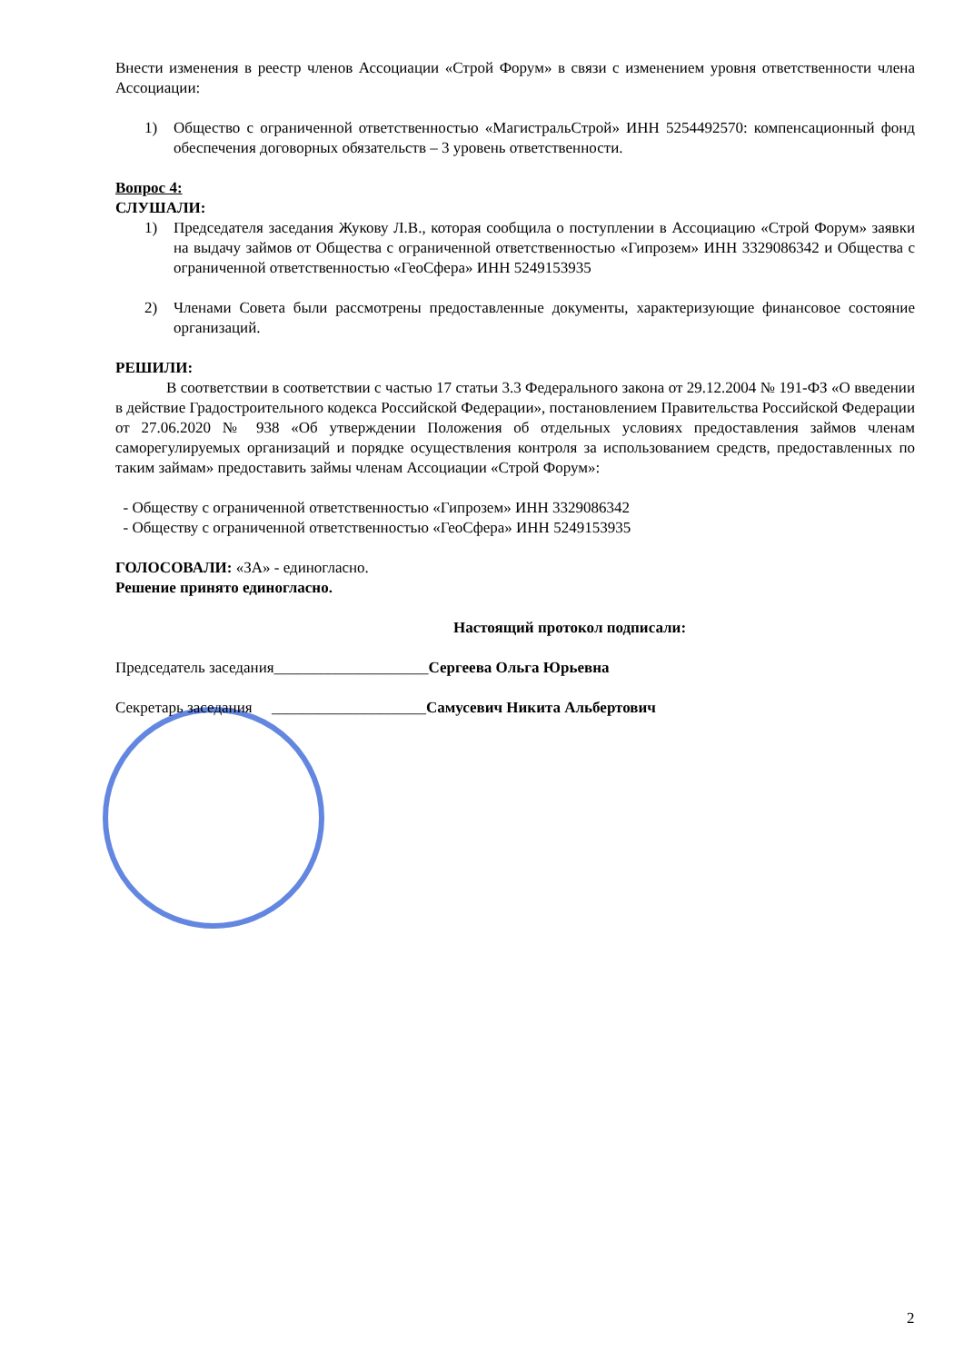Внести изменения в реестр членов Ассоциации «Строй Форум» в связи с изменением уровня ответственности члена Ассоциации:
1) Общество с ограниченной ответственностью «МагистральСтрой» ИНН 5254492570: компенсационный фонд обеспечения договорных обязательств – 3 уровень ответственности.
Вопрос 4:
СЛУШАЛИ:
1) Председателя заседания Жукову Л.В., которая сообщила о поступлении в Ассоциацию «Строй Форум» заявки на выдачу займов от Общества с ограниченной ответственностью «Гипрозем» ИНН 3329086342 и Общества с ограниченной ответственностью «ГеоСфера» ИНН 5249153935
2) Членами Совета были рассмотрены предоставленные документы, характеризующие финансовое состояние организаций.
РЕШИЛИ:
В соответствии в соответствии с частью 17 статьи 3.3 Федерального закона от 29.12.2004 № 191-ФЗ «О введении в действие Градостроительного кодекса Российской Федерации», постановлением Правительства Российской Федерации от 27.06.2020 № 938 «Об утверждении Положения об отдельных условиях предоставления займов членам саморегулируемых организаций и порядке осуществления контроля за использованием средств, предоставленных по таким займам» предоставить займы членам Ассоциации «Строй Форум»:
- Обществу с ограниченной ответственностью «Гипрозем» ИНН 3329086342
- Обществу с ограниченной ответственностью «ГеоСфера» ИНН 5249153935
ГОЛОСОВАЛИ: «ЗА» - единогласно.
Решение принято единогласно.
Настоящий протокол подписали:
Председатель заседания____________________Сергеева Ольга Юрьевна
Секретарь заседания ____________________Самусевич Никита Альбертович
2